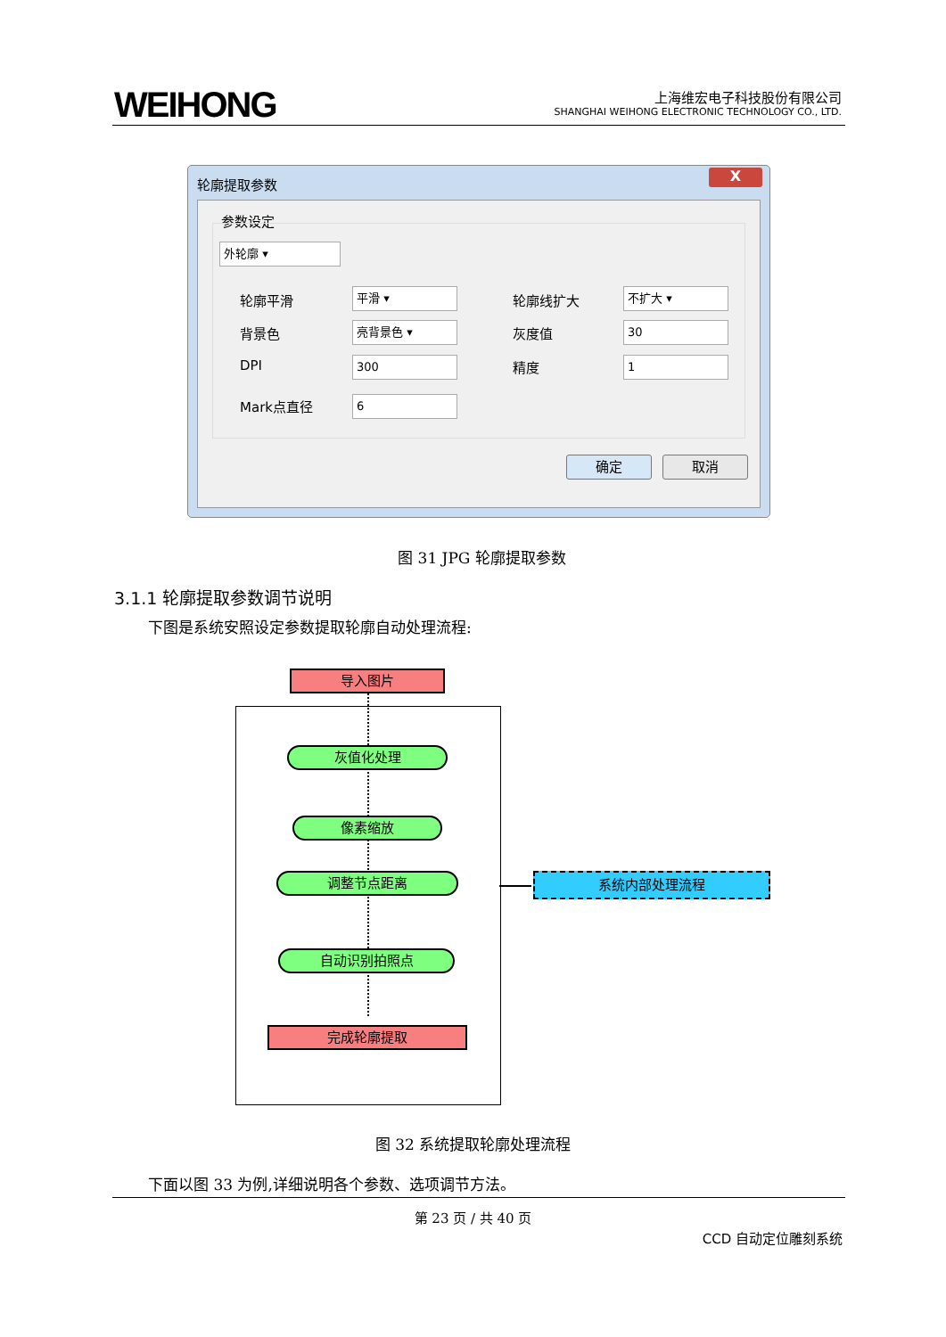WEIHONG
上海维宏电子科技股份有限公司
SHANGHAI WEIHONG ELECTRONIC TECHNOLOGY CO., LTD.
轮廓提取参数
X
参数设定
外轮廓 ▾
轮廓平滑 平滑 ▾ 轮廓线扩大 不扩大 ▾
背景色 亮背景色 ▾ 灰度值 30
DPI 300 精度 1
Mark点直径 6
确定 取消
图 31 JPG 轮廓提取参数
3.1.1 轮廓提取参数调节说明
下图是系统安照设定参数提取轮廓自动处理流程:
导入图片
灰值化处理
像素缩放
调整节点距离
自动识别拍照点
完成轮廓提取
系统内部处理流程
图 32 系统提取轮廓处理流程
下面以图 33 为例,详细说明各个参数、选项调节方法。
第 23 页 / 共 40 页
CCD 自动定位雕刻系统